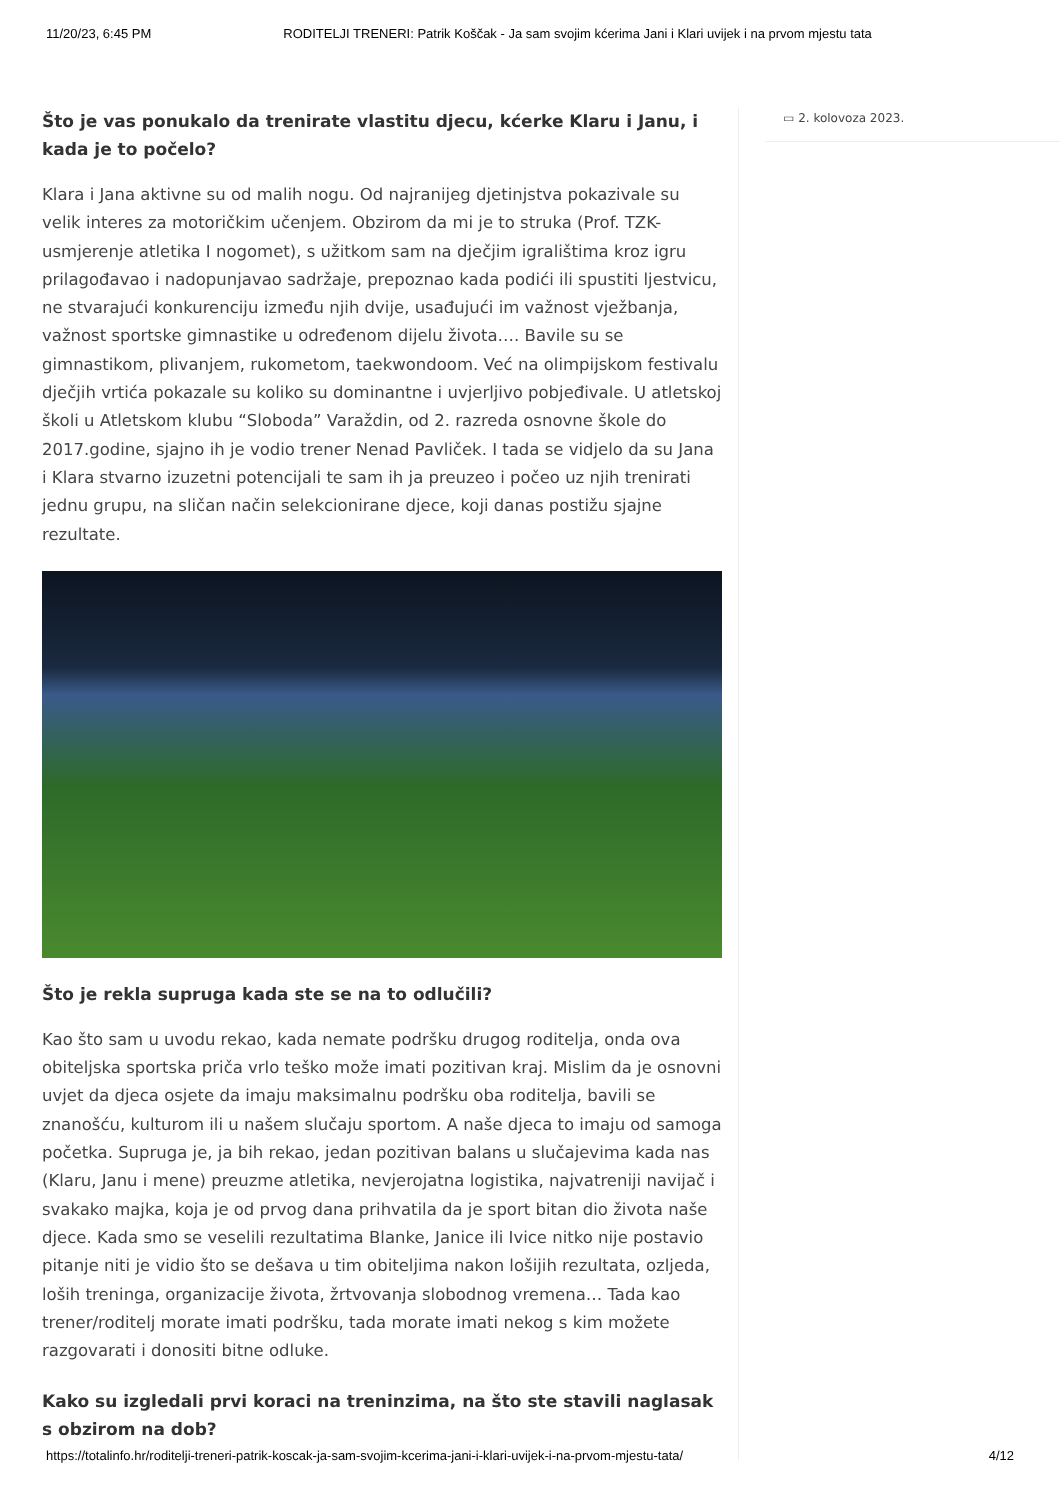11/20/23, 6:45 PM RODITELJI TRENERI: Patrik Koščak - Ja sam svojim kćerima Jani i Klari uvijek i na prvom mjestu tata
Što je vas ponukalo da trenirate vlastitu djecu, kćerke Klaru i Janu, i kada je to počelo?
Klara i Jana aktivne su od malih nogu. Od najranijeg djetinjstva pokazivale su velik interes za motoričkim učenjem. Obzirom da mi je to struka (Prof. TZK-usmjerenje atletika I nogomet), s užitkom sam na dječjim igralištima kroz igru prilagođavao i nadopunjavao sadržaje, prepoznao kada podići ili spustiti ljestvicu, ne stvarajući konkurenciju između njih dvije, usađujući im važnost vježbanja, važnost sportske gimnastike u određenom dijelu života…. Bavile su se gimnastikom, plivanjem, rukometom, taekwondoom. Već na olimpijskom festivalu dječjih vrtića pokazale su koliko su dominantne i uvjerljivo pobjeđivale. U atletskoj školi u Atletskom klubu “Sloboda” Varaždin, od 2. razreda osnovne škole do 2017.godine, sjajno ih je vodio trener Nenad Pavliček. I tada se vidjelo da su Jana i Klara stvarno izuzetni potencijali te sam ih ja preuzeo i počeo uz njih trenirati jednu grupu, na sličan način selekcionirane djece, koji danas postižu sjajne rezultate.
Što je rekla supruga kada ste se na to odlučili?
Kao što sam u uvodu rekao, kada nemate podršku drugog roditelja, onda ova obiteljska sportska priča vrlo teško može imati pozitivan kraj. Mislim da je osnovni uvjet da djeca osjete da imaju maksimalnu podršku oba roditelja, bavili se znanošću, kulturom ili u našem slučaju sportom. A naše djeca to imaju od samoga početka. Supruga je, ja bih rekao, jedan pozitivan balans u slučajevima kada nas (Klaru, Janu i mene) preuzme atletika, nevjerojatna logistika, najvatreniji navijač i svakako majka, koja je od prvog dana prihvatila da je sport bitan dio života naše djece. Kada smo se veselili rezultatima Blanke, Janice ili Ivice nitko nije postavio pitanje niti je vidio što se dešava u tim obiteljima nakon lošijih rezultata, ozljeda, loših treninga, organizacije života, žrtvovanja slobodnog vremena… Tada kao trener/roditelj morate imati podršku, tada morate imati nekog s kim možete razgovarati i donositi bitne odluke.
Kako su izgledali prvi koraci na treninzima, na što ste stavili naglasak s obzirom na dob?
▭ 2. kolovoza 2023.
https://totalinfo.hr/roditelji-treneri-patrik-koscak-ja-sam-svojim-kcerima-jani-i-klari-uvijek-i-na-prvom-mjestu-tata/ 4/12